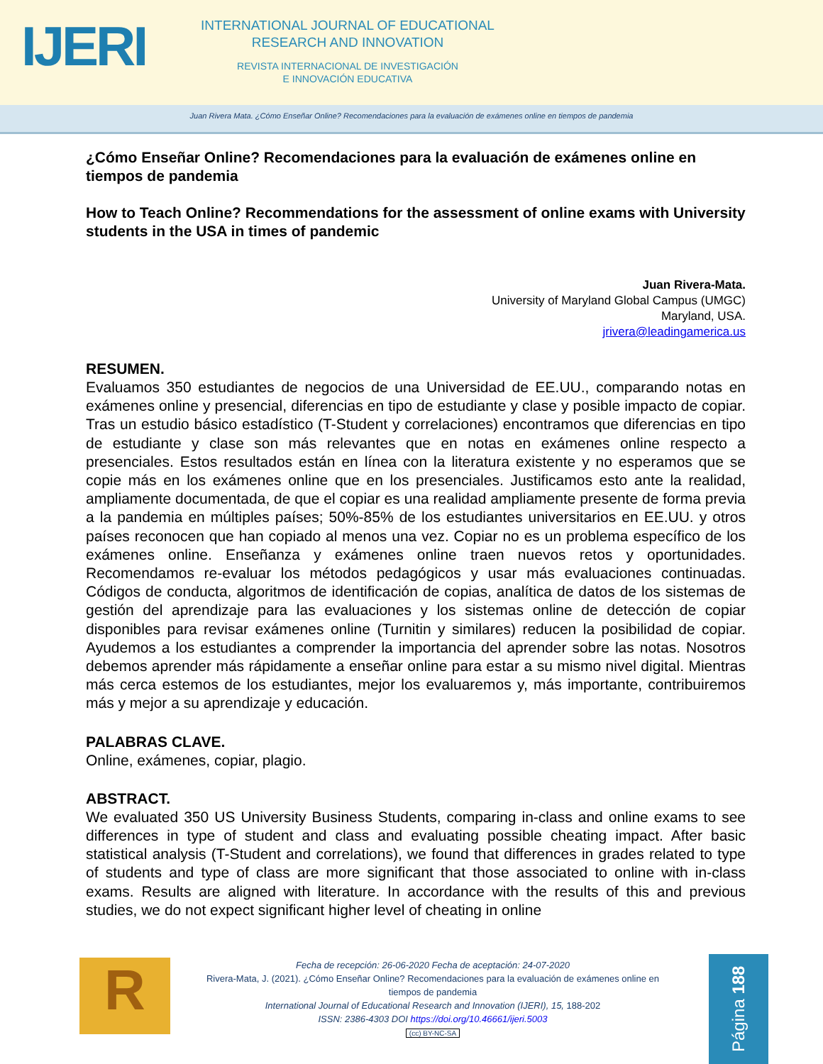IJERI
INTERNATIONAL JOURNAL OF EDUCATIONAL
RESEARCH AND INNOVATION
REVISTA INTERNACIONAL DE INVESTIGACIÓN
E INNOVACIÓN EDUCATIVA
Juan Rivera Mata. ¿Cómo Enseñar Online? Recomendaciones para la evaluación de exámenes online en tiempos de pandemia
¿Cómo Enseñar Online? Recomendaciones para la evaluación de exámenes online en tiempos de pandemia
How to Teach Online? Recommendations for the assessment of online exams with University students in the USA in times of pandemic
Juan Rivera-Mata.
University of Maryland Global Campus (UMGC)
Maryland, USA.
jrivera@leadingamerica.us
RESUMEN.
Evaluamos 350 estudiantes de negocios de una Universidad de EE.UU., comparando notas en exámenes online y presencial, diferencias en tipo de estudiante y clase y posible impacto de copiar. Tras un estudio básico estadístico (T-Student y correlaciones) encontramos que diferencias en tipo de estudiante y clase son más relevantes que en notas en exámenes online respecto a presenciales. Estos resultados están en línea con la literatura existente y no esperamos que se copie más en los exámenes online que en los presenciales. Justificamos esto ante la realidad, ampliamente documentada, de que el copiar es una realidad ampliamente presente de forma previa a la pandemia en múltiples países; 50%-85% de los estudiantes universitarios en EE.UU. y otros países reconocen que han copiado al menos una vez. Copiar no es un problema específico de los exámenes online. Enseñanza y exámenes online traen nuevos retos y oportunidades. Recomendamos re-evaluar los métodos pedagógicos y usar más evaluaciones continuadas. Códigos de conducta, algoritmos de identificación de copias, analítica de datos de los sistemas de gestión del aprendizaje para las evaluaciones y los sistemas online de detección de copiar disponibles para revisar exámenes online (Turnitin y similares) reducen la posibilidad de copiar. Ayudemos a los estudiantes a comprender la importancia del aprender sobre las notas. Nosotros debemos aprender más rápidamente a enseñar online para estar a su mismo nivel digital. Mientras más cerca estemos de los estudiantes, mejor los evaluaremos y, más importante, contribuiremos más y mejor a su aprendizaje y educación.
PALABRAS CLAVE.
Online, exámenes, copiar, plagio.
ABSTRACT.
We evaluated 350 US University Business Students, comparing in-class and online exams to see differences in type of student and class and evaluating possible cheating impact. After basic statistical analysis (T-Student and correlations), we found that differences in grades related to type of students and type of class are more significant that those associated to online with in-class exams. Results are aligned with literature. In accordance with the results of this and previous studies, we do not expect significant higher level of cheating in online
R
Fecha de recepción: 26-06-2020 Fecha de aceptación: 24-07-2020
Rivera-Mata, J. (2021). ¿Cómo Enseñar Online? Recomendaciones para la evaluación de exámenes online en tiempos de pandemia
International Journal of Educational Research and Innovation (IJERI), 15, 188-202
ISSN: 2386-4303 DOI https://doi.org/10.46661/ijeri.5003
(cc) BY-NC-SA
Página 188